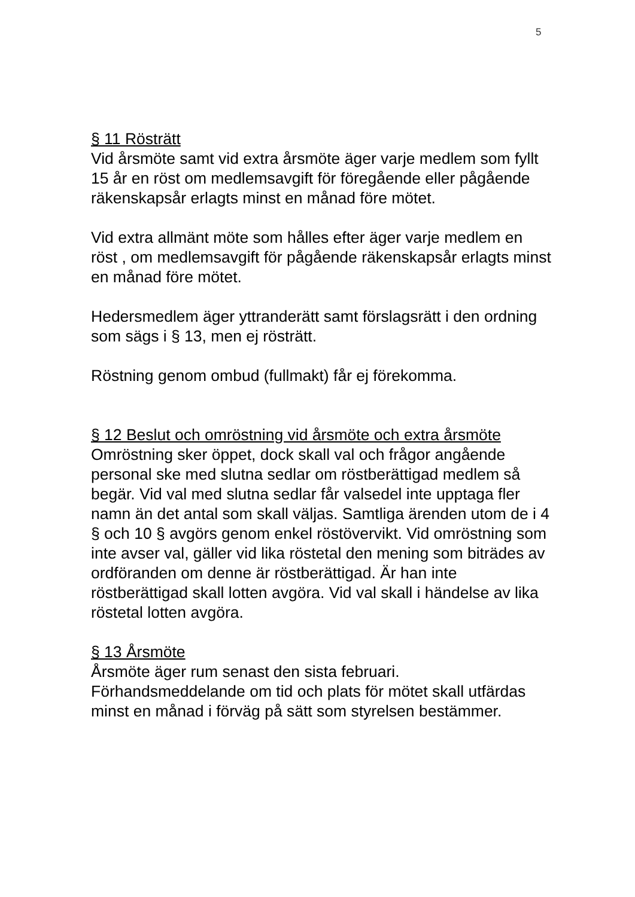5
§ 11 Rösträtt
Vid årsmöte samt vid extra årsmöte äger varje medlem som fyllt 15 år en röst om medlemsavgift för föregående eller pågående räkenskapsår erlagts minst en månad före mötet.
Vid extra allmänt möte som hålles efter äger varje medlem en röst , om medlemsavgift för pågående räkenskapsår erlagts minst en månad före mötet.
Hedersmedlem äger yttranderätt samt förslagsrätt i den ordning som sägs i § 13, men ej rösträtt.
Röstning genom ombud (fullmakt) får ej förekomma.
§ 12 Beslut och omröstning vid årsmöte och extra årsmöte
Omröstning sker öppet, dock skall val och frågor angående personal ske med slutna sedlar om röstberättigad medlem så begär. Vid val med slutna sedlar får valsedel inte upptaga fler namn än det antal som skall väljas. Samtliga ärenden utom de i 4 § och 10 § avgörs genom enkel röstövervikt. Vid omröstning som inte avser val, gäller vid lika röstetal den mening som biträdes av ordföranden om denne är röstberättigad. Är han inte röstberättigad skall lotten avgöra. Vid val skall i händelse av lika röstetal lotten avgöra.
§ 13 Årsmöte
Årsmöte äger rum senast den sista februari.
Förhandsmeddelande om tid och plats för mötet skall utfärdas minst en månad i förväg på sätt som styrelsen bestämmer.